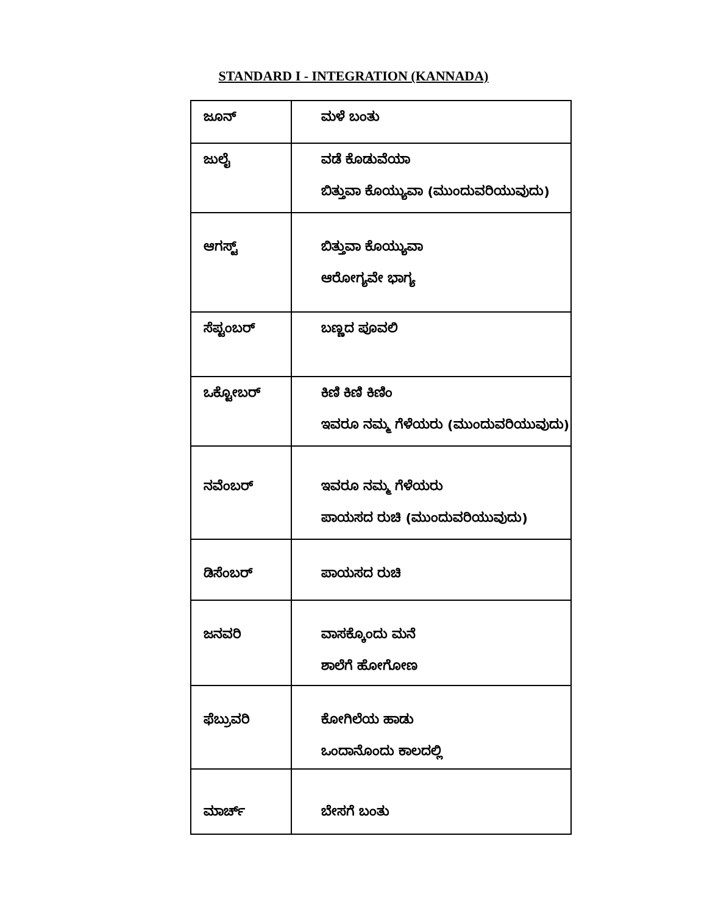STANDARD I - INTEGRATION (KANNADA)
| ಜೂನ್ | ಮಳೆ ಬಂತು |
| ಜುಲೈ | ವಡೆ ಕೊಡುವೆಯಾ ಬಿತ್ತುವಾ ಕೊಯ್ಯುವಾ (ಮುಂದುವರಿಯುವುದು) |
| ಆಗಸ್ಟ್ | ಬಿತ್ತುವಾ ಕೊಯ್ಯುವಾ ಆರೋಗ್ಯವೇ ಭಾಗ್ಯ |
| ಸೆಪ್ಟಂಬರ್ | ಬಣ್ಣದ ಪೂವಲಿ |
| ಒಕ್ಟೋಬರ್ | ಕಿಣಿ ಕಿಣಿ ಕಿಣಿಂ ಇವರೂ ನಮ್ಮ ಗೆಳೆಯರು (ಮುಂದುವರಿಯುವುದು) |
| ನವೆಂಬರ್ | ಇವರೂ ನಮ್ಮ ಗೆಳೆಯರು ಪಾಯಸದ ರುಚಿ (ಮುಂದುವರಿಯುವುದು) |
| ಡಿಸೆಂಬರ್ | ಪಾಯಸದ ರುಚಿ |
| ಜನವರಿ | ವಾಸಕ್ಕೊಂದು ಮನೆ ಶಾಲೆಗೆ ಹೋಗೋಣ |
| ಫೆಬ್ರುವರಿ | ಕೋಗಿಲೆಯ ಹಾಡು ಒಂದಾನೊಂದು ಕಾಲದಲ್ಲಿ |
| ಮಾರ್ಚ್ | ಬೇಸಗೆ ಬಂತು |